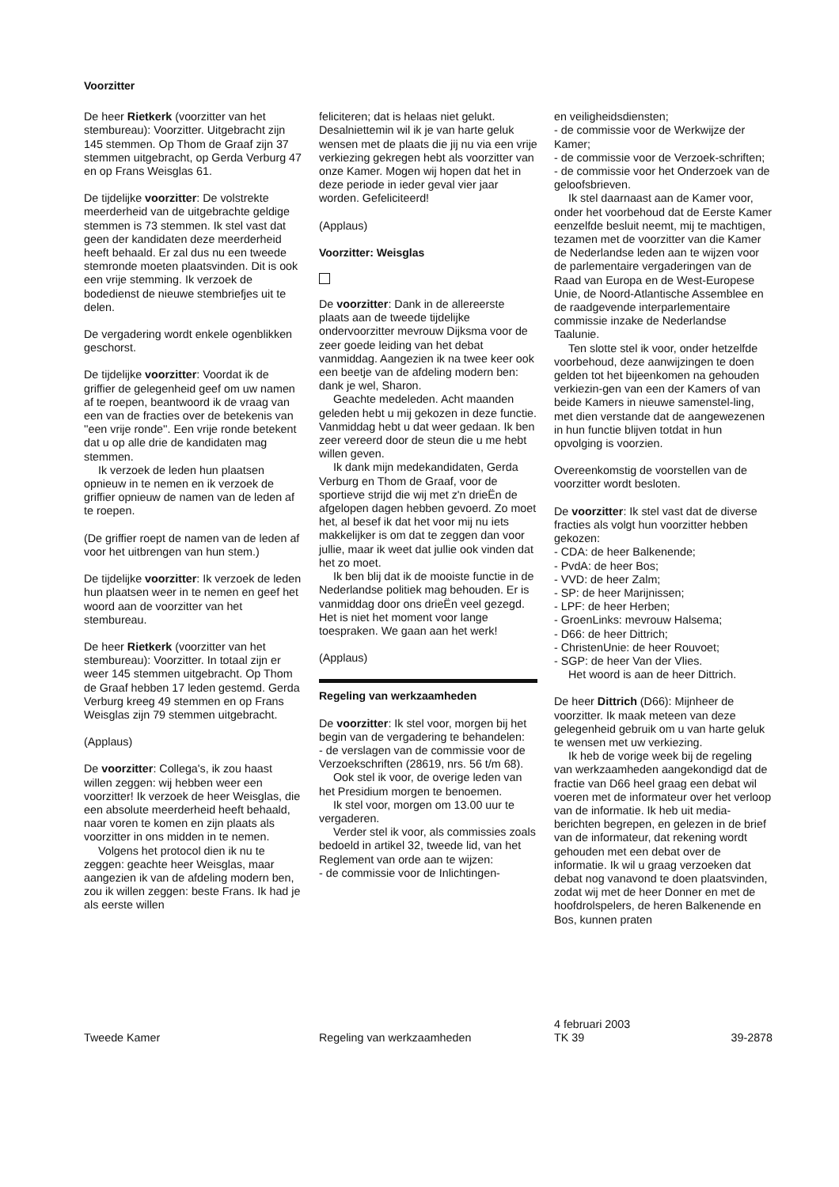Voorzitter
De heer Rietkerk (voorzitter van het stembureau): Voorzitter. Uitgebracht zijn 145 stemmen. Op Thom de Graaf zijn 37 stemmen uitgebracht, op Gerda Verburg 47 en op Frans Weisglas 61.
De tijdelijke voorzitter: De volstrekte meerderheid van de uitgebrachte geldige stemmen is 73 stemmen. Ik stel vast dat geen der kandidaten deze meerderheid heeft behaald. Er zal dus nu een tweede stemronde moeten plaatsvinden. Dit is ook een vrije stemming. Ik verzoek de bodedienst de nieuwe stembriefjes uit te delen.
De vergadering wordt enkele ogenblikken geschorst.
De tijdelijke voorzitter: Voordat ik de griffier de gelegenheid geef om uw namen af te roepen, beantwoord ik de vraag van een van de fracties over de betekenis van ''een vrije ronde''. Een vrije ronde betekent dat u op alle drie de kandidaten mag stemmen.
Ik verzoek de leden hun plaatsen opnieuw in te nemen en ik verzoek de griffier opnieuw de namen van de leden af te roepen.
(De griffier roept de namen van de leden af voor het uitbrengen van hun stem.)
De tijdelijke voorzitter: Ik verzoek de leden hun plaatsen weer in te nemen en geef het woord aan de voorzitter van het stembureau.
De heer Rietkerk (voorzitter van het stembureau): Voorzitter. In totaal zijn er weer 145 stemmen uitgebracht. Op Thom de Graaf hebben 17 leden gestemd. Gerda Verburg kreeg 49 stemmen en op Frans Weisglas zijn 79 stemmen uitgebracht.
(Applaus)
De voorzitter: Collega's, ik zou haast willen zeggen: wij hebben weer een voorzitter! Ik verzoek de heer Weisglas, die een absolute meerderheid heeft behaald, naar voren te komen en zijn plaats als voorzitter in ons midden in te nemen.
Volgens het protocol dien ik nu te zeggen: geachte heer Weisglas, maar aangezien ik van de afdeling modern ben, zou ik willen zeggen: beste Frans. Ik had je als eerste willen
feliciteren; dat is helaas niet gelukt. Desalniettemin wil ik je van harte geluk wensen met de plaats die jij nu via een vrije verkiezing gekregen hebt als voorzitter van onze Kamer. Mogen wij hopen dat het in deze periode in ieder geval vier jaar worden. Gefeliciteerd!
(Applaus)
Voorzitter: Weisglas
De voorzitter: Dank in de allereerste plaats aan de tweede tijdelijke ondervoorzitter mevrouw Dijksma voor de zeer goede leiding van het debat vanmiddag. Aangezien ik na twee keer ook een beetje van de afdeling modern ben: dank je wel, Sharon.
Geachte medeleden. Acht maanden geleden hebt u mij gekozen in deze functie. Vanmiddag hebt u dat weer gedaan. Ik ben zeer vereerd door de steun die u me hebt willen geven.
Ik dank mijn medekandidaten, Gerda Verburg en Thom de Graaf, voor de sportieve strijd die wij met z'n drieËn de afgelopen dagen hebben gevoerd. Zo moet het, al besef ik dat het voor mij nu iets makkelijker is om dat te zeggen dan voor jullie, maar ik weet dat jullie ook vinden dat het zo moet.
Ik ben blij dat ik de mooiste functie in de Nederlandse politiek mag behouden. Er is vanmiddag door ons drieËn veel gezegd. Het is niet het moment voor lange toespraken. We gaan aan het werk!
(Applaus)
Regeling van werkzaamheden
De voorzitter: Ik stel voor, morgen bij het begin van de vergadering te behandelen:
- de verslagen van de commissie voor de Verzoekschriften (28619, nrs. 56 t/m 68).
Ook stel ik voor, de overige leden van het Presidium morgen te benoemen.
Ik stel voor, morgen om 13.00 uur te vergaderen.
Verder stel ik voor, als commissies zoals bedoeld in artikel 32, tweede lid, van het Reglement van orde aan te wijzen:
- de commissie voor de Inlichtingen-
en veiligheidsdiensten;
- de commissie voor de Werkwijze der Kamer;
- de commissie voor de Verzoek-schriften;
- de commissie voor het Onderzoek van de geloofsbrieven.
Ik stel daarnaast aan de Kamer voor, onder het voorbehoud dat de Eerste Kamer eenzelfde besluit neemt, mij te machtigen, tezamen met de voorzitter van die Kamer de Nederlandse leden aan te wijzen voor de parlementaire vergaderingen van de Raad van Europa en de West-Europese Unie, de Noord-Atlantische Assemblee en de raadgevende interparlementaire commissie inzake de Nederlandse Taalunie.
Ten slotte stel ik voor, onder hetzelfde voorbehoud, deze aanwijzingen te doen gelden tot het bijeenkomen na gehouden verkiezin-gen van een der Kamers of van beide Kamers in nieuwe samenstel-ling, met dien verstande dat de aangewezenen in hun functie blijven totdat in hun opvolging is voorzien.
Overeenkomstig de voorstellen van de voorzitter wordt besloten.
De voorzitter: Ik stel vast dat de diverse fracties als volgt hun voorzitter hebben gekozen:
- CDA: de heer Balkenende;
- PvdA: de heer Bos;
- VVD: de heer Zalm;
- SP: de heer Marijnissen;
- LPF: de heer Herben;
- GroenLinks: mevrouw Halsema;
- D66: de heer Dittrich;
- ChristenUnie: de heer Rouvoet;
- SGP: de heer Van der Vlies.
Het woord is aan de heer Dittrich.
De heer Dittrich (D66): Mijnheer de voorzitter. Ik maak meteen van deze gelegenheid gebruik om u van harte geluk te wensen met uw verkiezing.
Ik heb de vorige week bij de regeling van werkzaamheden aangekondigd dat de fractie van D66 heel graag een debat wil voeren met de informateur over het verloop van de informatie. Ik heb uit media-berichten begrepen, en gelezen in de brief van de informateur, dat rekening wordt gehouden met een debat over de informatie. Ik wil u graag verzoeken dat debat nog vanavond te doen plaatsvinden, zodat wij met de heer Donner en met de hoofdrolspelers, de heren Balkenende en Bos, kunnen praten
Tweede Kamer
Regeling van werkzaamheden
4 februari 2003
TK 39
39-2878